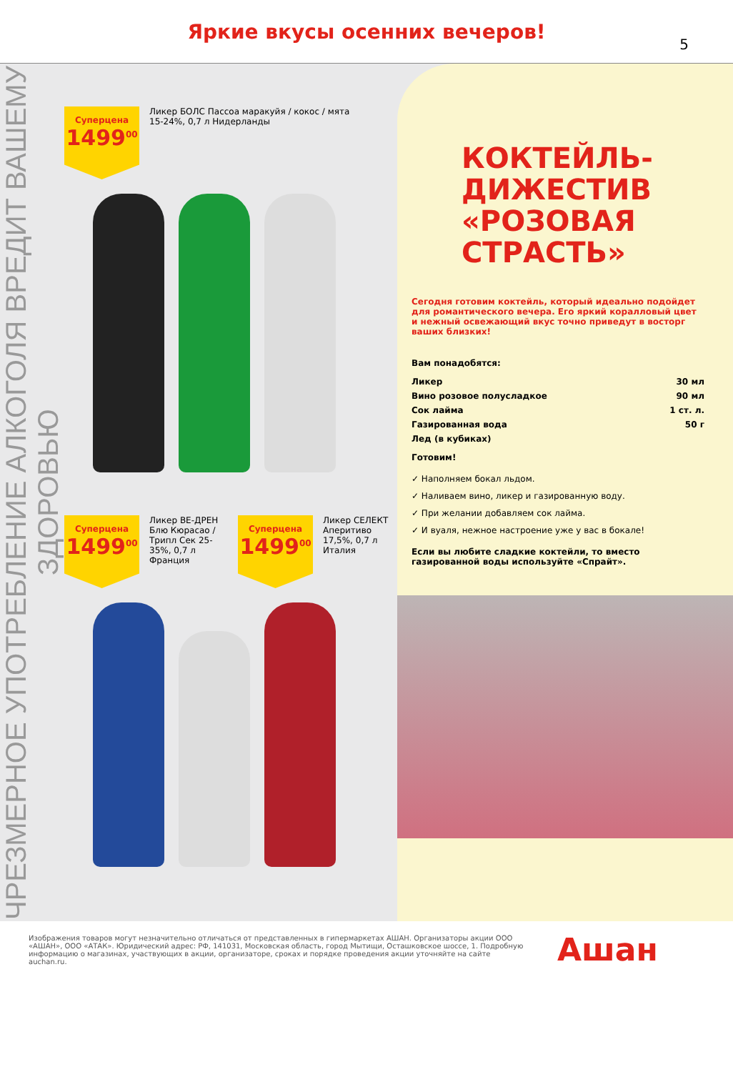Яркие вкусы осенних вечеров!
5
ЧРЕЗМЕРНОЕ УПОТРЕБЛЕНИЕ АЛКОГОЛЯ ВРЕДИТ ВАШЕМУ ЗДОРОВЬЮ
Суперцена
1499<sup>00</sup>
Ликер БОЛС Пассоа маракуйя / кокос / мята 15-24%, 0,7 л Нидерланды
Суперцена
1499<sup>00</sup>
Ликер ВЕ-ДРЕН Блю Кюрасао / Трипл Сек 25-35%, 0,7 л Франция
Суперцена
1499<sup>00</sup>
Ликер СЕЛЕКТ Аперитиво 17,5%, 0,7 л Италия
КОКТЕЙЛЬ-ДИЖЕСТИВ «РОЗОВАЯ СТРАСТЬ»
Сегодня готовим коктейль, который идеально подойдет для романтического вечера. Его яркий коралловый цвет и нежный освежающий вкус точно приведут в восторг ваших близких!
Вам понадобятся:
Ликер 30 мл
Вино розовое полусладкое 90 мл
Сок лайма 1 ст. л.
Газированная вода 50 г
Лед (в кубиках)
Готовим!
✓ Наполняем бокал льдом.
✓ Наливаем вино, ликер и газированную воду.
✓ При желании добавляем сок лайма.
✓ И вуаля, нежное настроение уже у вас в бокале!
Если вы любите сладкие коктейли, то вместо газированной воды используйте «Спрайт».
Изображения товаров могут незначительно отличаться от представленных в гипермаркетах АШАН. Организаторы акции ООО «АШАН», ООО «АТАК». Юридический адрес: РФ, 141031, Московская область, город Мытищи, Осташковское шоссе, 1. Подробную информацию о магазинах, участвующих в акции, организаторе, сроках и порядке проведения акции уточняйте на сайте auchan.ru.
Ашан